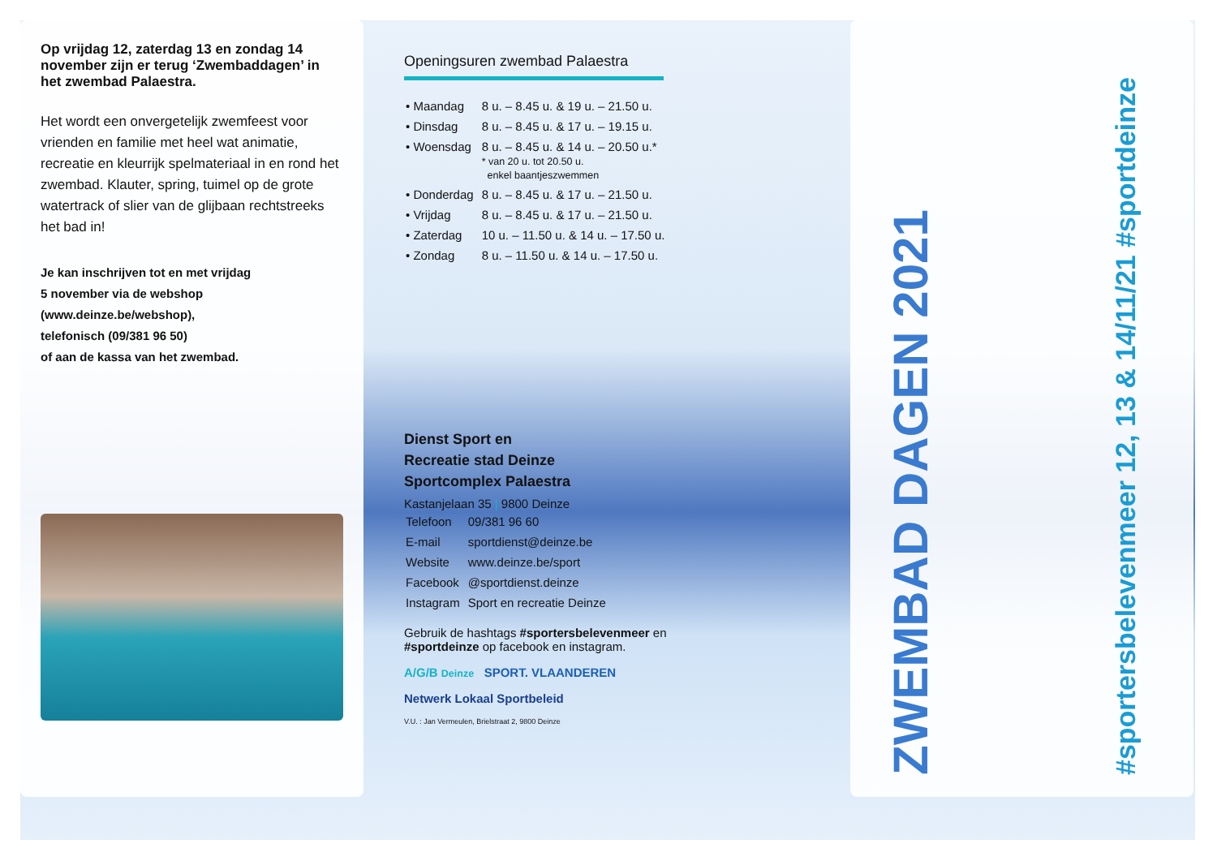Op vrijdag 12, zaterdag 13 en zondag 14 november zijn er terug ‘Zwembaddagen’ in het zwembad Palaestra.
Het wordt een onvergetelijk zwemfeest voor vrienden en familie met heel wat animatie, recreatie en kleurrijk spelmateriaal in en rond het zwembad. Klauter, spring, tuimel op de grote watertrack of slier van de glijbaan rechtstreeks het bad in!
Je kan inschrijven tot en met vrijdag
5 november via de webshop
(www.deinze.be/webshop),
telefonisch (09/381 96 50)
of aan de kassa van het zwembad.
Openingsuren zwembad Palaestra
| • Maandag | 8 u. – 8.45 u. & 19 u. – 21.50 u. |
| • Dinsdag | 8 u. – 8.45 u. & 17 u. – 19.15 u. |
| • Woensdag | 8 u. – 8.45 u. & 14 u. – 20.50 u.* * van 20 u. tot 20.50 u. enkel baantjeszwemmen |
| • Donderdag | 8 u. – 8.45 u. & 17 u. – 21.50 u. |
| • Vrijdag | 8 u. – 8.45 u. & 17 u. – 21.50 u. |
| • Zaterdag | 10 u. – 11.50 u. & 14 u. – 17.50 u. |
| • Zondag | 8 u. – 11.50 u. & 14 u. – 17.50 u. |
Dienst Sport en
Recreatie stad Deinze
Sportcomplex Palaestra
Kastanjelaan 35 | 9800 Deinze
| Telefoon | 09/381 96 60 |
| E-mail | sportdienst@deinze.be |
| Website | www.deinze.be/sport |
| Facebook | @sportdienst.deinze |
| Instagram | Sport en recreatie Deinze |
Gebruik de hashtags #sportersbelevenmeer en #sportdeinze op facebook en instagram.
A/G/B Deinze SPORT. VLAANDEREN
Netwerk Lokaal Sportbeleid
V.U. : Jan Vermeulen, Brielstraat 2, 9800 Deinze
ZWEMBAD DAGEN 2021
#sportersbelevenmeer 12, 13 & 14/11/21 #sportdeinze